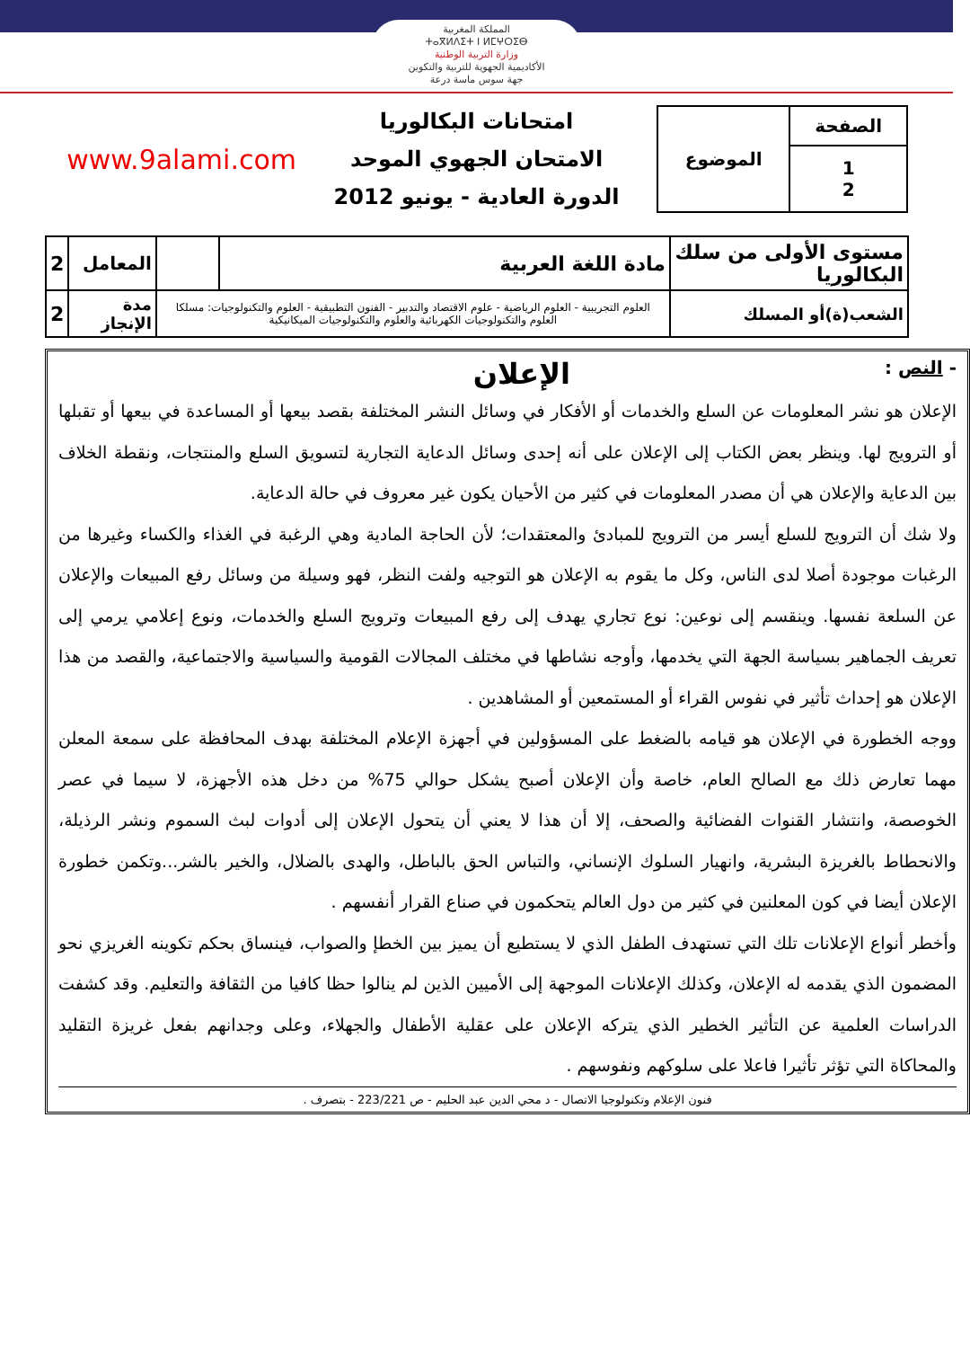المملكة المغربية
ⵜⴰⴳⵍⴷⵉⵜ ⵏ ⵍⵎⵖⵔⵉⴱ
وزارة التربية الوطنية
الأكاديمية الجهوية للتربية والتكوين
جهة سوس ماسة درعة
| الصفحة | الموضوع |
| 1 2 | |
امتحانات البكالوريا
الامتحان الجهوي الموحد
الدورة العادية - يونيو 2012
www.9alami.com
| مستوى الأولى من سلك البكالوريا | مادة اللغة العربية | | المعامل | 2 |
| الشعب(ة)أو المسلك | العلوم التجريبية - العلوم الرياضية - علوم الاقتصاد والتدبير - الفنون التطبيقية - العلوم والتكنولوجيات: مسلكا العلوم والتكنولوجيات الكهربائية والعلوم والتكنولوجيات الميكانيكية | | مدة الإنجاز | 2 |
- النص : الإعلان
الإعلان هو نشر المعلومات عن السلع والخدمات أو الأفكار في وسائل النشر المختلفة بقصد بيعها أو المساعدة في بيعها أو تقبلها أو الترويج لها. وينظر بعض الكتاب إلى الإعلان على أنه إحدى وسائل الدعاية التجارية لتسويق السلع والمنتجات، ونقطة الخلاف بين الدعاية والإعلان هي أن مصدر المعلومات في كثير من الأحيان يكون غير معروف في حالة الدعاية.
ولا شك أن الترويج للسلع أيسر من الترويج للمبادئ والمعتقدات؛ لأن الحاجة المادية وهي الرغبة في الغذاء والكساء وغيرها من الرغبات موجودة أصلا لدى الناس، وكل ما يقوم به الإعلان هو التوجيه ولفت النظر، فهو وسيلة من وسائل رفع المبيعات والإعلان عن السلعة نفسها. وينقسم إلى نوعين: نوع تجاري يهدف إلى رفع المبيعات وترويج السلع والخدمات، ونوع إعلامي يرمي إلى تعريف الجماهير بسياسة الجهة التي يخدمها، وأوجه نشاطها في مختلف المجالات القومية والسياسية والاجتماعية، والقصد من هذا الإعلان هو إحداث تأثير في نفوس القراء أو المستمعين أو المشاهدين .
ووجه الخطورة في الإعلان هو قيامه بالضغط على المسؤولين في أجهزة الإعلام المختلفة بهدف المحافظة على سمعة المعلن مهما تعارض ذلك مع الصالح العام، خاصة وأن الإعلان أصبح يشكل حوالي 75% من دخل هذه الأجهزة، لا سيما في عصر الخوصصة، وانتشار القنوات الفضائية والصحف، إلا أن هذا لا يعني أن يتحول الإعلان إلى أدوات لبث السموم ونشر الرذيلة، والانحطاط بالغريزة البشرية، وانهيار السلوك الإنساني، والتباس الحق بالباطل، والهدى بالضلال، والخير بالشر...وتكمن خطورة الإعلان أيضا في كون المعلنين في كثير من دول العالم يتحكمون في صناع القرار أنفسهم .
وأخطر أنواع الإعلانات تلك التي تستهدف الطفل الذي لا يستطيع أن يميز بين الخطإ والصواب، فينساق بحكم تكوينه الغريزي نحو المضمون الذي يقدمه له الإعلان، وكذلك الإعلانات الموجهة إلى الأميين الذين لم ينالوا حظا كافيا من الثقافة والتعليم. وقد كشفت الدراسات العلمية عن التأثير الخطير الذي يتركه الإعلان على عقلية الأطفال والجهلاء، وعلى وجدانهم بفعل غريزة التقليد والمحاكاة التي تؤثر تأثيرا فاعلا على سلوكهم ونفوسهم .
فنون الإعلام وتكنولوجيا الاتصال - د محي الدين عبد الحليم - ص 223/221 - بتصرف .